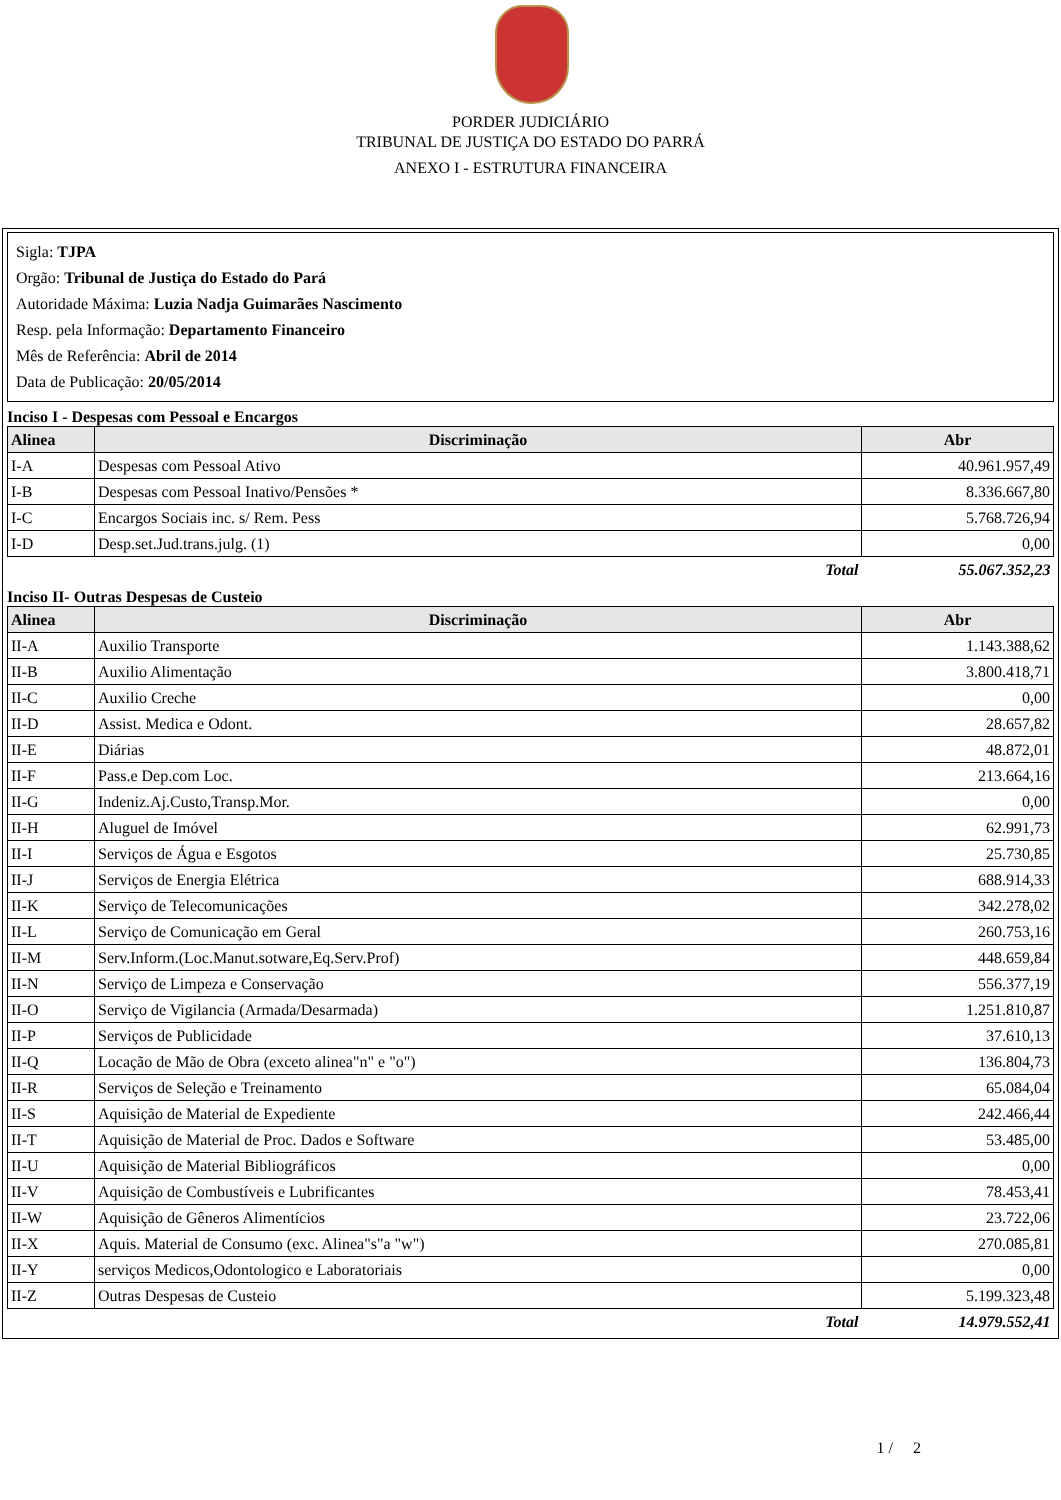PORDER JUDICIÁRIO
TRIBUNAL DE JUSTIÇA DO ESTADO DO PARRÁ
ANEXO I - ESTRUTURA FINANCEIRA
Sigla: TJPA
Orgão: Tribunal de Justiça do Estado do Pará
Autoridade Máxima: Luzia Nadja Guimarães Nascimento
Resp. pela Informação: Departamento Financeiro
Mês de Referência: Abril de 2014
Data de Publicação: 20/05/2014
Inciso I - Despesas com Pessoal e Encargos
| Alinea | Discriminação | Abr |
| --- | --- | --- |
| I-A | Despesas com Pessoal Ativo | 40.961.957,49 |
| I-B | Despesas com Pessoal Inativo/Pensões * | 8.336.667,80 |
| I-C | Encargos Sociais inc. s/ Rem. Pess | 5.768.726,94 |
| I-D | Desp.set.Jud.trans.julg. (1) | 0,00 |
| | Total | 55.067.352,23 |
Inciso II- Outras Despesas de Custeio
| Alinea | Discriminação | Abr |
| --- | --- | --- |
| II-A | Auxilio Transporte | 1.143.388,62 |
| II-B | Auxilio Alimentação | 3.800.418,71 |
| II-C | Auxilio Creche | 0,00 |
| II-D | Assist. Medica e Odont. | 28.657,82 |
| II-E | Diárias | 48.872,01 |
| II-F | Pass.e Dep.com Loc. | 213.664,16 |
| II-G | Indeniz.Aj.Custo,Transp.Mor. | 0,00 |
| II-H | Aluguel de Imóvel | 62.991,73 |
| II-I | Serviços de Água e Esgotos | 25.730,85 |
| II-J | Serviços de Energia Elétrica | 688.914,33 |
| II-K | Serviço de Telecomunicações | 342.278,02 |
| II-L | Serviço de Comunicação em Geral | 260.753,16 |
| II-M | Serv.Inform.(Loc.Manut.sotware,Eq.Serv.Prof) | 448.659,84 |
| II-N | Serviço de Limpeza e Conservação | 556.377,19 |
| II-O | Serviço de Vigilancia (Armada/Desarmada) | 1.251.810,87 |
| II-P | Serviços de Publicidade | 37.610,13 |
| II-Q | Locação de Mão de Obra (exceto alinea"n" e "o") | 136.804,73 |
| II-R | Serviços de Seleção e Treinamento | 65.084,04 |
| II-S | Aquisição de Material de Expediente | 242.466,44 |
| II-T | Aquisição de Material de Proc. Dados e Software | 53.485,00 |
| II-U | Aquisição de Material Bibliográficos | 0,00 |
| II-V | Aquisição de Combustíveis e Lubrificantes | 78.453,41 |
| II-W | Aquisição de Gêneros Alimentícios | 23.722,06 |
| II-X | Aquis. Material de Consumo (exc. Alinea"s"a "w") | 270.085,81 |
| II-Y | serviços Medicos,Odontologico e Laboratoriais | 0,00 |
| II-Z | Outras Despesas de Custeio | 5.199.323,48 |
| | Total | 14.979.552,41 |
1 / 2